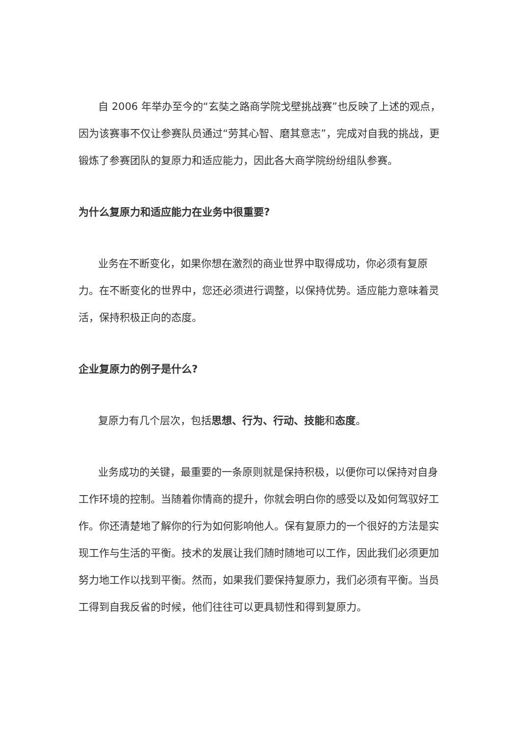自 2006 年举办至今的“玄奘之路商学院戈壁挑战赛”也反映了上述的观点，因为该赛事不仅让参赛队员通过“劳其心智、磨其意志”，完成对自我的挑战，更锻炼了参赛团队的复原力和适应能力，因此各大商学院纷纷组队参赛。
为什么复原力和适应能力在业务中很重要?
业务在不断变化，如果你想在激烈的商业世界中取得成功，你必须有复原力。在不断变化的世界中，您还必须进行调整，以保持优势。适应能力意味着灵活，保持积极正向的态度。
企业复原力的例子是什么?
复原力有几个层次，包括思想、行为、行动、技能和态度。
业务成功的关键，最重要的一条原则就是保持积极，以便你可以保持对自身工作环境的控制。当随着你情商的提升，你就会明白你的感受以及如何驾驭好工作。你还清楚地了解你的行为如何影响他人。保有复原力的一个很好的方法是实现工作与生活的平衡。技术的发展让我们随时随地可以工作，因此我们必须更加努力地工作以找到平衡。然而，如果我们要保持复原力，我们必须有平衡。当员工得到自我反省的时候，他们往往可以更具韧性和得到复原力。